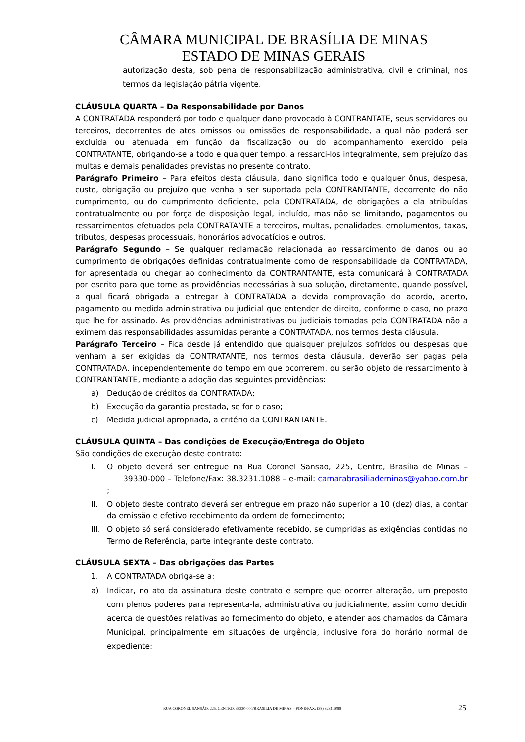CÂMARA MUNICIPAL DE BRASÍLIA DE MINAS
ESTADO DE MINAS GERAIS
autorização desta, sob pena de responsabilização administrativa, civil e criminal, nos termos da legislação pátria vigente.
CLÁUSULA QUARTA – Da Responsabilidade por Danos
A CONTRATADA responderá por todo e qualquer dano provocado à CONTRANTATE, seus servidores ou terceiros, decorrentes de atos omissos ou omissões de responsabilidade, a qual não poderá ser excluída ou atenuada em função da fiscalização ou do acompanhamento exercido pela CONTRATANTE, obrigando-se a todo e qualquer tempo, a ressarci-los integralmente, sem prejuízo das multas e demais penalidades previstas no presente contrato.
Parágrafo Primeiro – Para efeitos desta cláusula, dano significa todo e qualquer ônus, despesa, custo, obrigação ou prejuízo que venha a ser suportada pela CONTRANTANTE, decorrente do não cumprimento, ou do cumprimento deficiente, pela CONTRATADA, de obrigações a ela atribuídas contratualmente ou por força de disposição legal, incluído, mas não se limitando, pagamentos ou ressarcimentos efetuados pela CONTRATANTE a terceiros, multas, penalidades, emolumentos, taxas, tributos, despesas processuais, honorários advocatícios e outros.
Parágrafo Segundo – Se qualquer reclamação relacionada ao ressarcimento de danos ou ao cumprimento de obrigações definidas contratualmente como de responsabilidade da CONTRATADA, for apresentada ou chegar ao conhecimento da CONTRANTANTE, esta comunicará à CONTRATADA por escrito para que tome as providências necessárias à sua solução, diretamente, quando possível, a qual ficará obrigada a entregar à CONTRATADA a devida comprovação do acordo, acerto, pagamento ou medida administrativa ou judicial que entender de direito, conforme o caso, no prazo que lhe for assinado. As providências administrativas ou judiciais tomadas pela CONTRATADA não a eximem das responsabilidades assumidas perante a CONTRATADA, nos termos desta cláusula.
Parágrafo Terceiro – Fica desde já entendido que quaisquer prejuízos sofridos ou despesas que venham a ser exigidas da CONTRATANTE, nos termos desta cláusula, deverão ser pagas pela CONTRATADA, independentemente do tempo em que ocorrerem, ou serão objeto de ressarcimento à CONTRANTANTE, mediante a adoção das seguintes providências:
a) Dedução de créditos da CONTRATADA;
b) Execução da garantia prestada, se for o caso;
c) Medida judicial apropriada, a critério da CONTRANTANTE.
CLÁUSULA QUINTA – Das condições de Execução/Entrega do Objeto
São condições de execução deste contrato:
I. O objeto deverá ser entregue na Rua Coronel Sansão, 225, Centro, Brasília de Minas – 39330-000 – Telefone/Fax: 38.3231.1088 – e-mail: camarabrasiliademinas@yahoo.com.br ;
II. O objeto deste contrato deverá ser entregue em prazo não superior a 10 (dez) dias, a contar da emissão e efetivo recebimento da ordem de fornecimento;
III. O objeto só será considerado efetivamente recebido, se cumpridas as exigências contidas no Termo de Referência, parte integrante deste contrato.
CLÁUSULA SEXTA – Das obrigações das Partes
1. A CONTRATADA obriga-se a:
a) Indicar, no ato da assinatura deste contrato e sempre que ocorrer alteração, um preposto com plenos poderes para representa-la, administrativa ou judicialmente, assim como decidir acerca de questões relativas ao fornecimento do objeto, e atender aos chamados da Câmara Municipal, principalmente em situações de urgência, inclusive fora do horário normal de expediente;
RUA CORONEL SANSÃO, 225, CENTRO, 39330-000/BRASÍLIA DE MINAS – FONE/FAX: (38) 3231.1088
25